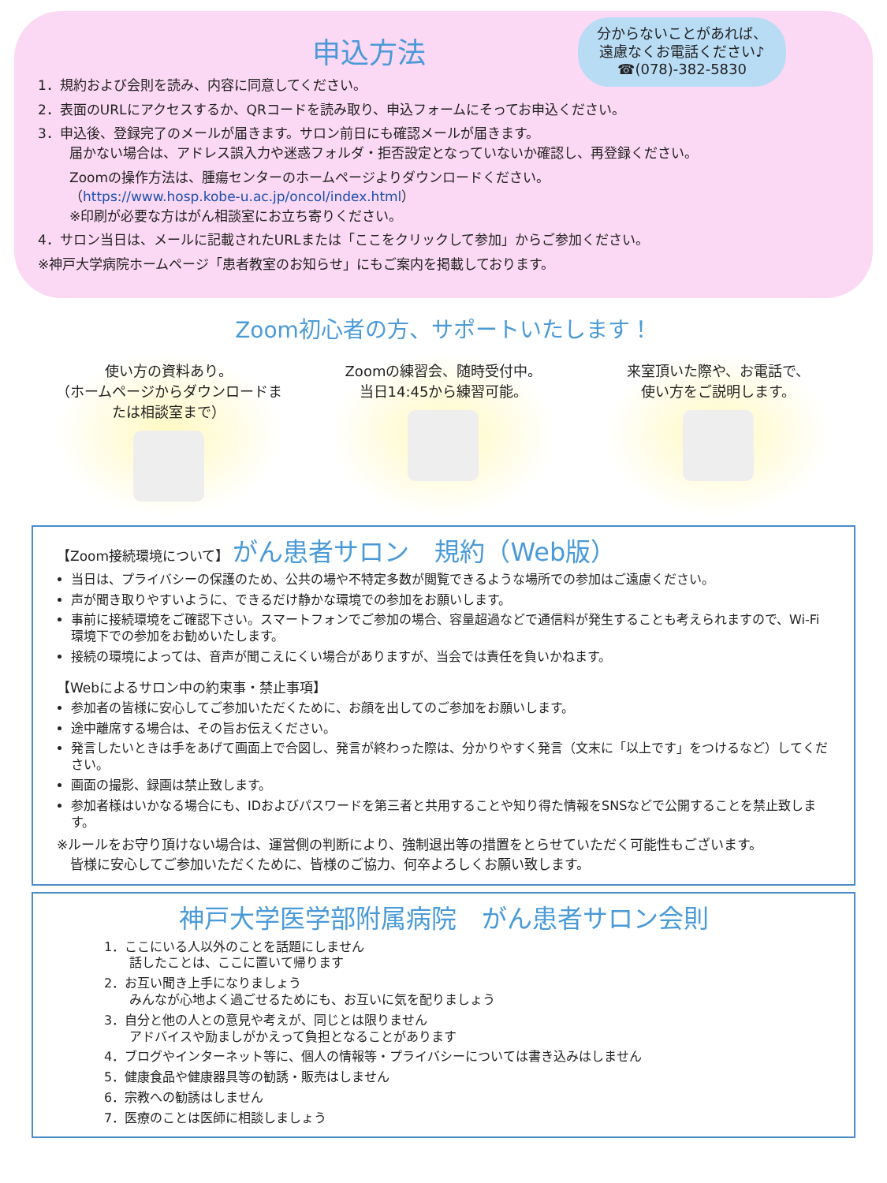申込方法
分からないことがあれば、
遠慮なくお電話ください♪
☎(078)-382-5830
1．規約および会則を読み、内容に同意してください。
2．表面のURLにアクセスするか、QRコードを読み取り、申込フォームにそってお申込ください。
3．申込後、登録完了のメールが届きます。サロン前日にも確認メールが届きます。
届かない場合は、アドレス誤入力や迷惑フォルダ・拒否設定となっていないか確認し、再登録ください。
Zoomの操作方法は、腫瘍センターのホームページよりダウンロードください。
（https://www.hosp.kobe-u.ac.jp/oncol/index.html）
※印刷が必要な方はがん相談室にお立ち寄りください。
4．サロン当日は、メールに記載されたURLまたは「ここをクリックして参加」からご参加ください。
※神戸大学病院ホームページ「患者教室のお知らせ」にもご案内を掲載しております。
Zoom初心者の方、サポートいたします！
使い方の資料あり。
（ホームページからダウンロードまたは相談室まで）
Zoomの練習会、随時受付中。
当日14:45から練習可能。
来室頂いた際や、お電話で、
使い方をご説明します。
【Zoom接続環境について】 がん患者サロン　規約（Web版）
当日は、プライバシーの保護のため、公共の場や不特定多数が閲覧できるような場所での参加はご遠慮ください。
声が聞き取りやすいように、できるだけ静かな環境での参加をお願いします。
事前に接続環境をご確認下さい。スマートフォンでご参加の場合、容量超過などで通信料が発生することも考えられますので、Wi-Fi環境下での参加をお勧めいたします。
接続の環境によっては、音声が聞こえにくい場合がありますが、当会では責任を負いかねます。
【Webによるサロン中の約束事・禁止事項】
参加者の皆様に安心してご参加いただくために、お顔を出してのご参加をお願いします。
途中離席する場合は、その旨お伝えください。
発言したいときは手をあげて画面上で合図し、発言が終わった際は、分かりやすく発言（文末に「以上です」をつけるなど）してください。
画面の撮影、録画は禁止致します。
参加者様はいかなる場合にも、IDおよびパスワードを第三者と共用することや知り得た情報をSNSなどで公開することを禁止致します。
※ルールをお守り頂けない場合は、運営側の判断により、強制退出等の措置をとらせていただく可能性もございます。
　皆様に安心してご参加いただくために、皆様のご協力、何卒よろしくお願い致します。
神戸大学医学部附属病院　がん患者サロン会則
1．ここにいる人以外のことを話題にしません
　　話したことは、ここに置いて帰ります
2．お互い聞き上手になりましょう
　　みんなが心地よく過ごせるためにも、お互いに気を配りましょう
3．自分と他の人との意見や考えが、同じとは限りません
　　アドバイスや励ましがかえって負担となることがあります
4．ブログやインターネット等に、個人の情報等・プライバシーについては書き込みはしません
5．健康食品や健康器具等の勧誘・販売はしません
6．宗教への勧誘はしません
7．医療のことは医師に相談しましょう